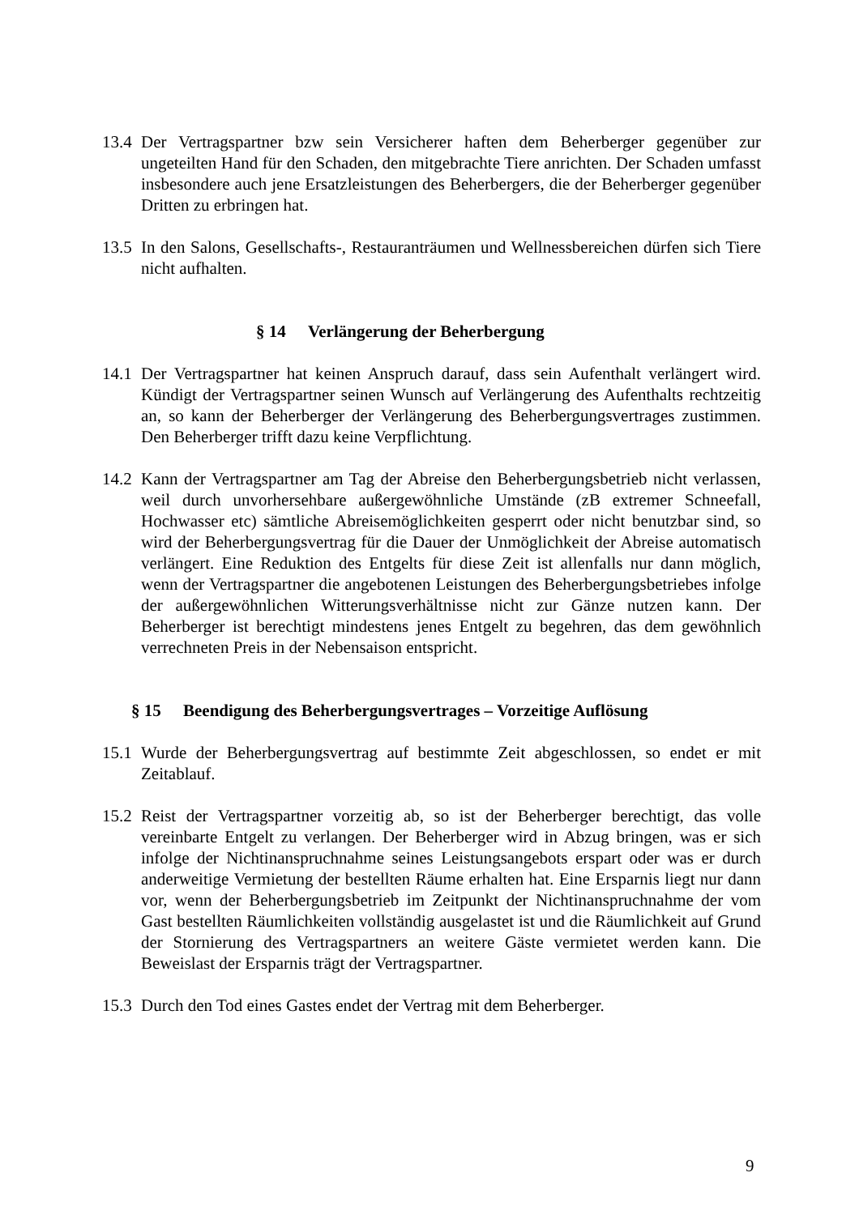13.4
Der Vertragspartner bzw sein Versicherer haften dem Beherberger gegenüber zur ungeteilten Hand für den Schaden, den mitgebrachte Tiere anrichten. Der Schaden umfasst insbesondere auch jene Ersatzleistungen des Beherbergers, die der Beherberger gegenüber Dritten zu erbringen hat.
13.5
In den Salons, Gesellschafts-, Restauranträumen und Wellnessbereichen dürfen sich Tiere nicht aufhalten.
§ 14 Verlängerung der Beherbergung
14.1
Der Vertragspartner hat keinen Anspruch darauf, dass sein Aufenthalt verlängert wird. Kündigt der Vertragspartner seinen Wunsch auf Verlängerung des Aufenthalts rechtzeitig an, so kann der Beherberger der Verlängerung des Beherbergungsvertrages zustimmen. Den Beherberger trifft dazu keine Verpflichtung.
14.2
Kann der Vertragspartner am Tag der Abreise den Beherbergungsbetrieb nicht verlassen, weil durch unvorhersehbare außergewöhnliche Umstände (zB extremer Schneefall, Hochwasser etc) sämtliche Abreisemöglichkeiten gesperrt oder nicht benutzbar sind, so wird der Beherbergungsvertrag für die Dauer der Unmöglichkeit der Abreise automatisch verlängert. Eine Reduktion des Entgelts für diese Zeit ist allenfalls nur dann möglich, wenn der Vertragspartner die angebotenen Leistungen des Beherbergungsbetriebes infolge der außergewöhnlichen Witterungsverhältnisse nicht zur Gänze nutzen kann. Der Beherberger ist berechtigt mindestens jenes Entgelt zu begehren, das dem gewöhnlich verrechneten Preis in der Nebensaison entspricht.
§ 15 Beendigung des Beherbergungsvertrages – Vorzeitige Auflösung
15.1
Wurde der Beherbergungsvertrag auf bestimmte Zeit abgeschlossen, so endet er mit Zeitablauf.
15.2
Reist der Vertragspartner vorzeitig ab, so ist der Beherberger berechtigt, das volle vereinbarte Entgelt zu verlangen. Der Beherberger wird in Abzug bringen, was er sich infolge der Nichtinanspruchnahme seines Leistungsangebots erspart oder was er durch anderweitige Vermietung der bestellten Räume erhalten hat. Eine Ersparnis liegt nur dann vor, wenn der Beherbergungsbetrieb im Zeitpunkt der Nichtinanspruchnahme der vom Gast bestellten Räumlichkeiten vollständig ausgelastet ist und die Räumlichkeit auf Grund der Stornierung des Vertragspartners an weitere Gäste vermietet werden kann. Die Beweislast der Ersparnis trägt der Vertragspartner.
15.3
Durch den Tod eines Gastes endet der Vertrag mit dem Beherberger.
9